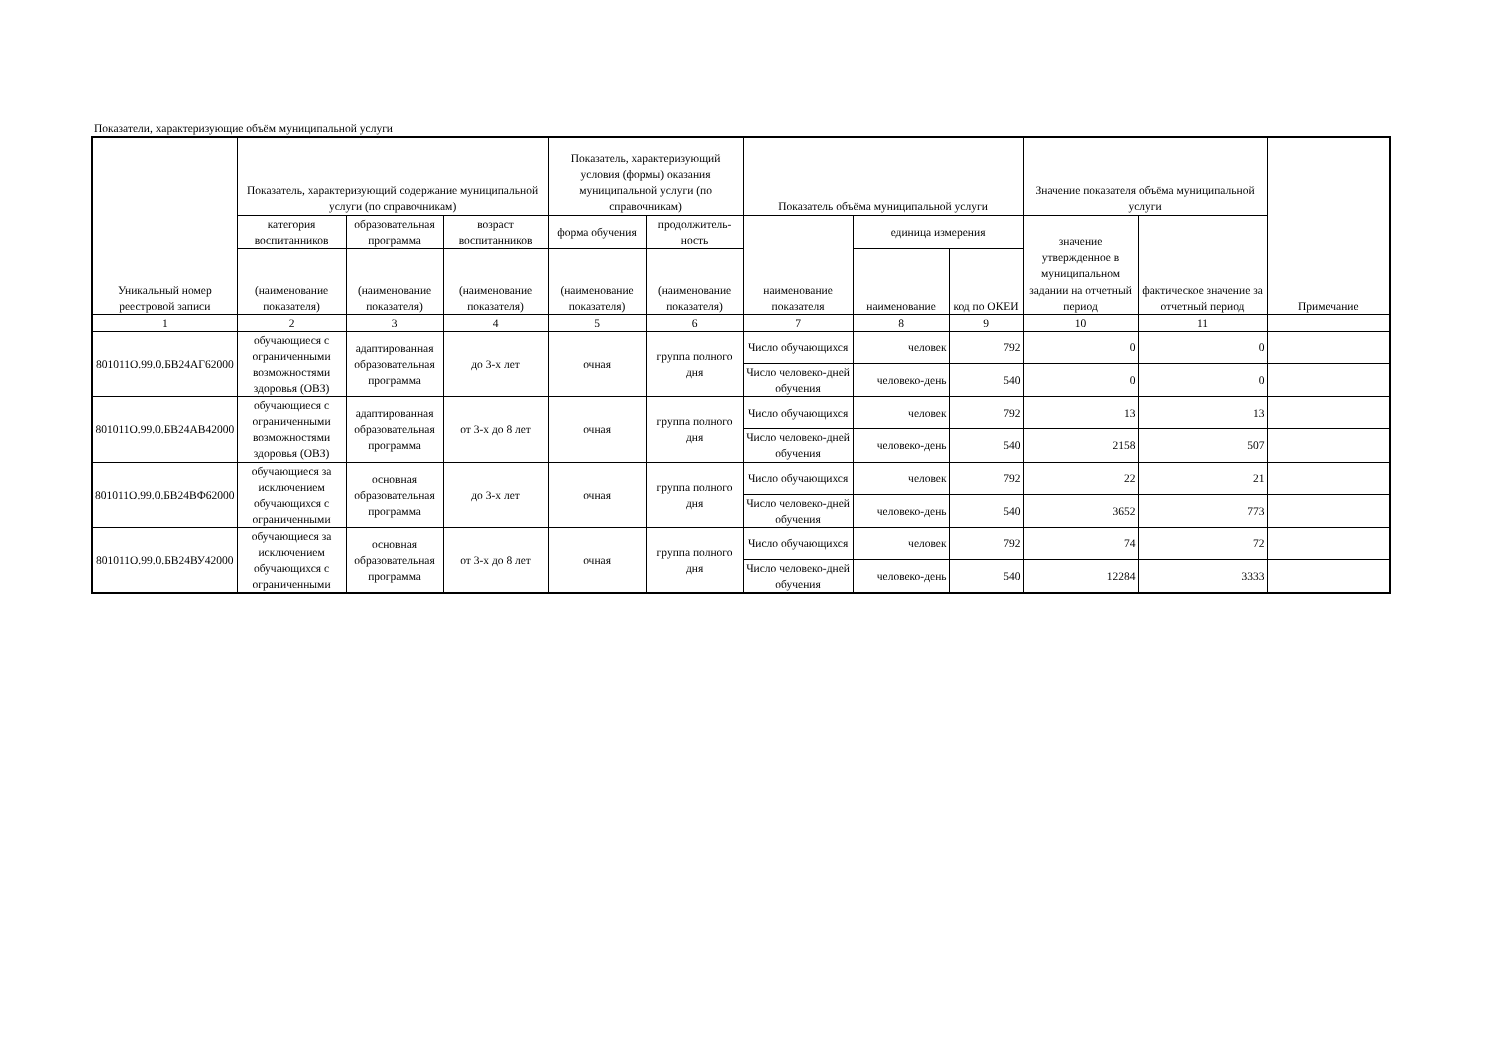Показатели, характеризующие объём муниципальной услуги
| Уникальный номер реестровой записи | Показатель, характеризующий содержание муниципальной услуги (по справочникам) | | | Показатель, характеризующий условия (формы) оказания муниципальной услуги (по справочникам) | | Показатель объёма муниципальной услуги | | | Значение показателя объёма муниципальной услуги | | Примечание |
| --- | --- | --- | --- | --- | --- | --- | --- | --- | --- | --- | --- |
| | категория воспитанников | образовательная программа | возраст воспитанников | форма обучения | продолжитель-ность | наименование показателя | единица измерения | | значение утвержденное в муниципальном задании на отчетный период | фактическое значение за отчетный период | |
| | (наименование показателя) | (наименование показателя) | (наименование показателя) | (наименование показателя) | (наименование показателя) | | наименование | код по ОКЕИ | | | |
| 1 | 2 | 3 | 4 | 5 | 6 | 7 | 8 | 9 | 10 | 11 | |
| 801011О.99.0.БВ24АГ62000 | обучающиеся с ограниченными возможностями здоровья (ОВЗ) | адаптированная образовательная программа | до 3-х лет | очная | группа полного дня | Число обучающихся | человек | 792 | 0 | 0 | |
| | | | | | | Число человеко-дней обучения | человеко-день | 540 | 0 | 0 | |
| 801011О.99.0.БВ24АВ42000 | обучающиеся с ограниченными возможностями здоровья (ОВЗ) | адаптированная образовательная программа | от 3-х до 8 лет | очная | группа полного дня | Число обучающихся | человек | 792 | 13 | 13 | |
| | | | | | | Число человеко-дней обучения | человеко-день | 540 | 2158 | 507 | |
| 801011О.99.0.БВ24ВФ62000 | обучающиеся за исключением обучающихся с ограниченными | основная образовательная программа | до 3-х лет | очная | группа полного дня | Число обучающихся | человек | 792 | 22 | 21 | |
| | | | | | | Число человеко-дней обучения | человеко-день | 540 | 3652 | 773 | |
| 801011О.99.0.БВ24ВУ42000 | обучающиеся за исключением обучающихся с ограниченными | основная образовательная программа | от 3-х до 8 лет | очная | группа полного дня | Число обучающихся | человек | 792 | 74 | 72 | |
| | | | | | | Число человеко-дней обучения | человеко-день | 540 | 12284 | 3333 | |